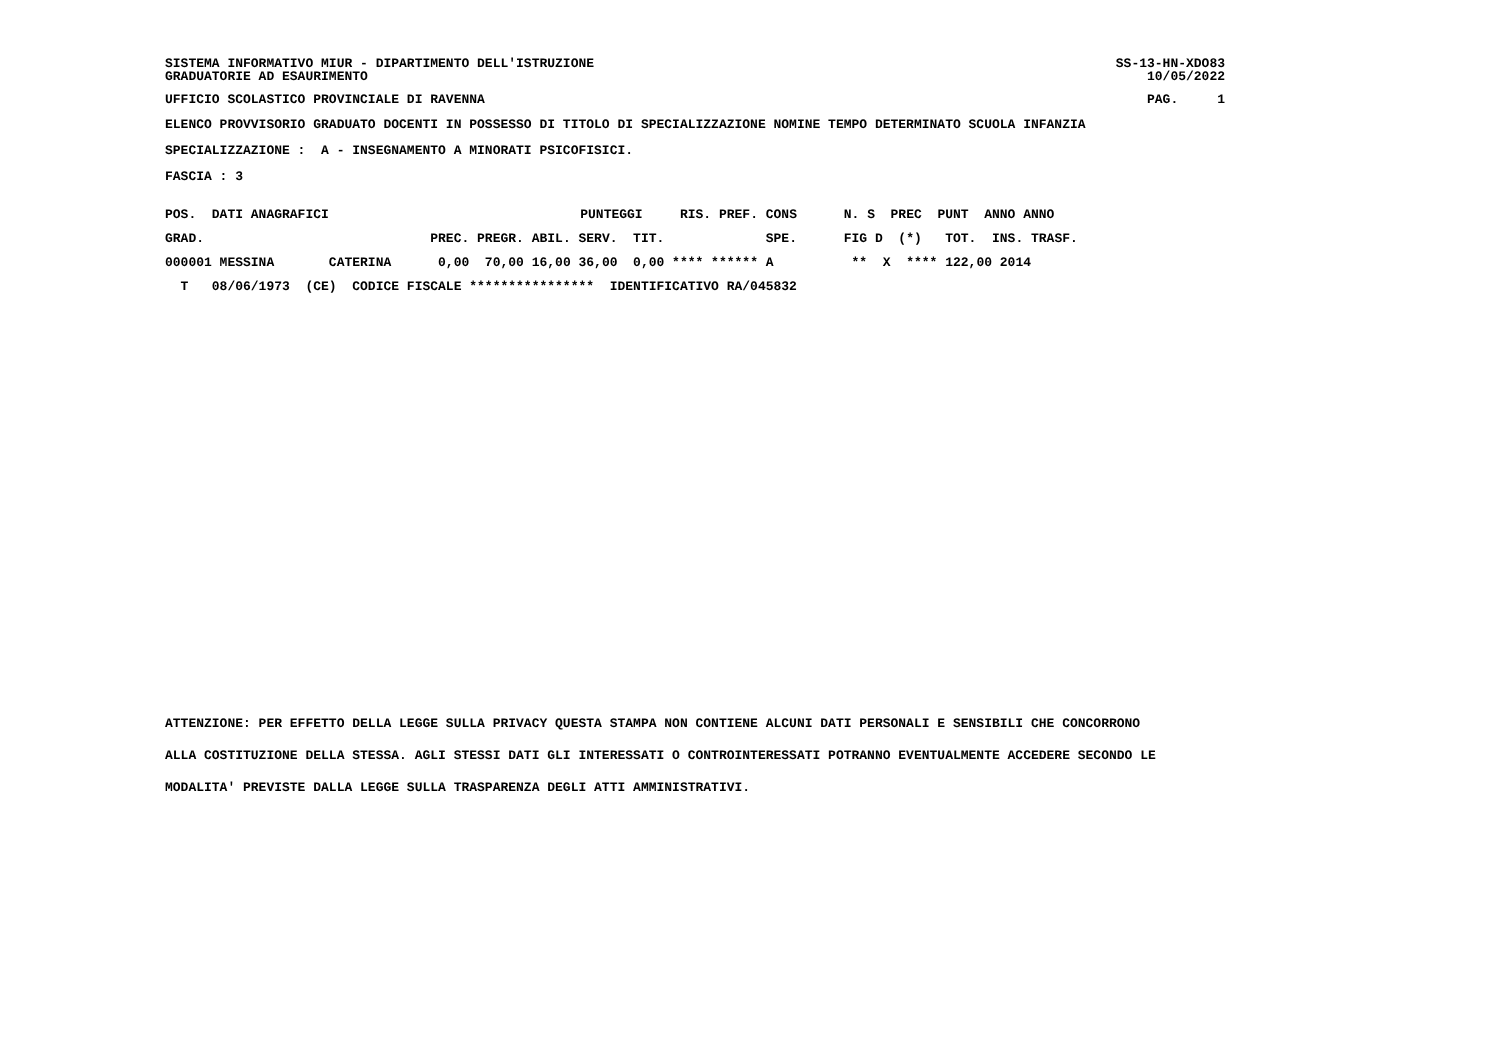SISTEMA INFORMATIVO MIUR - DIPARTIMENTO DELL'ISTRUZIONE GRADUATORIE AD ESAURIMENTO
SS-13-HN-XDO83 10/05/2022
UFFICIO SCOLASTICO PROVINCIALE DI RAVENNA
PAG. 1
ELENCO PROVVISORIO GRADUATO DOCENTI IN POSSESSO DI TITOLO DI SPECIALIZZAZIONE NOMINE TEMPO DETERMINATO SCUOLA INFANZIA
SPECIALIZZAZIONE : A - INSEGNAMENTO A MINORATI PSICOFISICI.
FASCIA : 3
| POS. DATI ANAGRAFICI | | PUNTEGGI | | | | | RIS. PREF. | CONS | N. S PREC PUNT ANNO ANNO |
| --- | --- | --- | --- | --- | --- | --- | --- | --- | --- |
| GRAD. | | PREC. | PREGR. | ABIL. | SERV. | TIT. | | SPE. | FIG D (*) TOT. INS. TRASF. |
| 000001 MESSINA | CATERINA | 0,00 | 70,00 | 16,00 | 36,00 | 0,00 | **** ****** | A | ** X **** 122,00 2014 |
| T 08/06/1973 (CE) CODICE FISCALE **************** IDENTIFICATIVO RA/045832 | | | | | | | | | |
ATTENZIONE: PER EFFETTO DELLA LEGGE SULLA PRIVACY QUESTA STAMPA NON CONTIENE ALCUNI DATI PERSONALI E SENSIBILI CHE CONCORRONO
ALLA COSTITUZIONE DELLA STESSA. AGLI STESSI DATI GLI INTERESSATI O CONTROINTERESSATI POTRANNO EVENTUALMENTE ACCEDERE SECONDO LE
MODALITA' PREVISTE DALLA LEGGE SULLA TRASPARENZA DEGLI ATTI AMMINISTRATIVI.